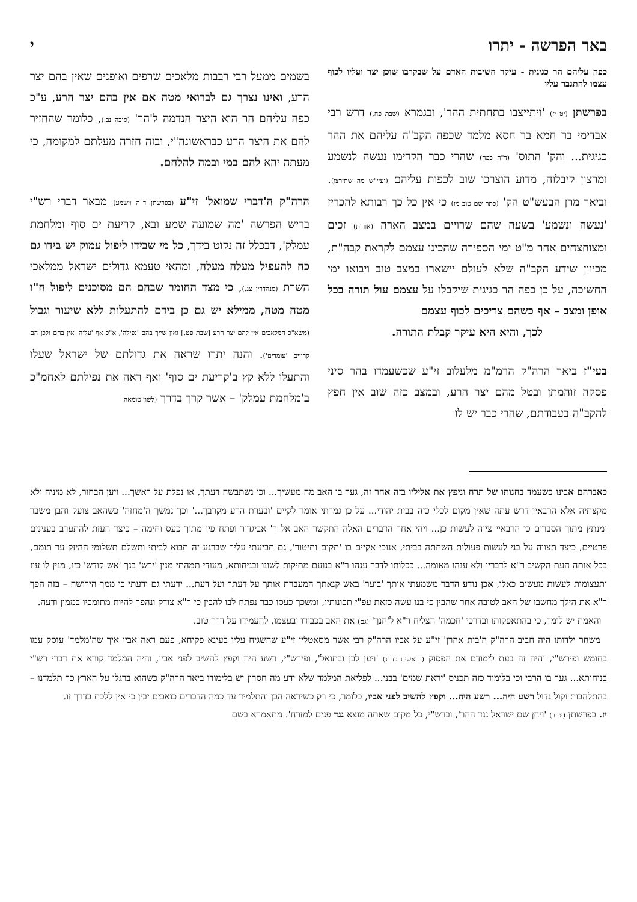באר הפרשה - יתרו י
כפה עליהם הר כגיגית - עיקר חשיבות האדם על שבקרבו שוכן יצר ועליו לכוף עצמו להתגבר עליו
בפרשתן (יט יז) 'ויתייצבו בתחתית ההר', ובגמרא (שבת פח.) דרש רבי אבדימי בר חמא בר חסא מלמד שכפה הקב"ה עליהם את ההר כגיגית... והק' התוס' (ד"ה כפה) שהרי כבר הקדימו נעשה לנשמע ומרצון קיבלוה, מדוע הוצרכו שוב לכפות עליהם (ועיי"ש מה שתירצו). וביאר מרן הבעש"ט הק' (כתר שם טוב מז) כי אין כל כך רבותא להכריז 'נעשה ונשמע' בשעה שהם שרויים במצב הארה (אורות) זכים ומצוחצחים אחר מ"ט ימי הספירה שהכינו עצמם לקראת קבה"ת, מכיוון שידע הקב"ה שלא לעולם יישארו במצב טוב ויבואו ימי החשיכה, על כן כפה הר כגיגית שיקבלו על עצמם עול תורה בכל אופן ומצב – אף כשהם צריכים לכוף עצמם
לכך, והיא היא עיקר קבלת התורה.
בעי"ז ביאר הרה"ק הרמ"מ מלעלוב זי"ע שכשעמדו בהר סיני פסקה זוהמתן ובטל מהם יצר הרע, ובמצב כזה שוב אין חפץ להקב"ה בעבודתם, שהרי כבר יש לו
בשמים ממעל רבי רבבות מלאכים שרפים ואופנים שאין בהם יצר הרע, ואינו נצרך גם לברואי מטה אם אין בהם יצר הרע, ע"כ כפה עליהם הר הוא היצר הנדמה ל'הר' (סוכה נב.), כלומר שהחזיר להם את היצר הרע כבראשונה"י, ובזה חזרה מעלתם למקומה, כי מעתה יהא להם במי ובמה להלחם.
הרה"ק ה'דברי שמואל' זי"ע (בפרשתן ד"ה וישמע) מבאר דברי רש"י בריש הפרשה 'מה שמועה שמע ובא, קריעת ים סוף ומלחמת עמלק', דבכלל זה נקוט בידך, כל מי שבידו ליפול עמוק יש בידו גם כח להעפיל מעלה מעלה, ומהאי טעמא גדולים ישראל ממלאכי השרת (סנהדרין צג.), כי מצד החומר שבהם הם מסוכנים ליפול ח"ו מטה מטה, ממילא יש גם כן בידם להתעלות ללא שיעור וגבול (משא"כ המלאכים אין להם יצר הרע [שבת פט.] ואין שייך בהם 'נפילה', א"כ אף 'עליה' אין בהם ולכן הם קרויים 'עומדים'). והנה יתרו שראה את גדולתם של ישראל שעלו והתעלו ללא קץ ב'קריעת ים סוף' ואף ראה את נפילתם לאחמ"כ ב'מלחמת עמלק' – אשר קרך בדרך (לשון טומאה
כאברהם אבינו כשעמד בחנותו של תרח וניפץ את אליליו בזה אחר זה, גער בו האב מה מעשיך... וכי נשתבשה דעתך, או נפלת על ראשך... ויען הבחור, לא מיניה ולא מקצתיה אלא הרבאיי דרש עתה שאין מקום לכלי כזה בבית יהודי... על כן גמרתי אומר לקיים 'ובערת הרע מקרבך...' וכך נמשך ה'מחזה' כשהאב צועק והבן משבר ומנתץ מתוך הסברים כי הרבאיי ציוה לעשות כן... ויהי אחר הדברים האלה התקשר האב אל ר' אביגדור ופתח פיו מתוך כעס וחימה – כיצד העזת להתערב בענינים פרטיים, כיצד תצווה על בני לעשות פעולות השחתה בביתי, אנוכי אקיים בו 'תקום ותיטור', גם תביעתי עליך שברגע זה תבוא לביתי ותשלם תשלומי ההיזק עד תומם, בכל אותה העת הקשיב ר"א לדבריו ולא ענהו מאומה... ככלותו לדבר ענהו ר"א בנועם מתיקות לשונו ובניחותא, מעודי תמהתי מנין 'ירש' בנך 'אש קודש' כזו, מנין לו עוז ותעצומות לעשות מעשים כאלו, אכן נודע הדבר משמעתי אותך 'בוער' באש קנאתך המעברת אותך על דעתך ועל דעת... ידעתי גם ידעתי כי ממך הירושה – בזה הפך ר"א את הילך מחשבו של האב לטובה אחר שהבין כי בנו עשה כזאת עפ"י תכונותיו, ומשכך כעסו כבר נפתח לבו להבין כי ר"א צודק ונהפך להיות מתומכיו בממון ודעה.
והאמת יש לומר, כי בהתאפקותו ובדרכי 'חכמה' הצליח ר"א ל'חנך' (גם) את האב בכבודו ובעצמו, להעמידו על דרך טוב.
משחר ילדותו היה חביב הרה"ק ה'בית אהרן' זי"ע על אביו הרה"ק רבי אשר מסאטלין זי"ע שהשגיח עליו בעינא פקיחא, פעם ראה אביו איך שה'מלמד' עוסק עמו בחומש ופירש"י, והיה זה בעת לימודם את הפסוק (בראשית כד נ) 'ויען לבן ובתואל', ופירש"י, רשע היה וקפץ להשיב לפני אביו, והיה המלמד קורא את דברי רש"י בניחותא... גער בו הרבי וכי בלימוד כזה תכניס 'יראת שמים' בבני... לפליאת המלמד שלא ידע מה חסרון יש בלימודו ביאר הרה"ק כשהוא ברגלו על הארץ כך תלמדנו – בהתלהבות וקול גדול רשע היה... רשע היה... וקפץ להשיב לפני אביו, כלומר, כי רק כשיראה הבן והתלמיד עד כמה הדברים כואבים יבין כי אין ללכת בדרך זו.
יז. בפרשתן (יט ב) 'ויחן שם ישראל נגד ההר', וברש"י, כל מקום שאתה מוצא נגד פנים למזרח'. מתאמרא בשם